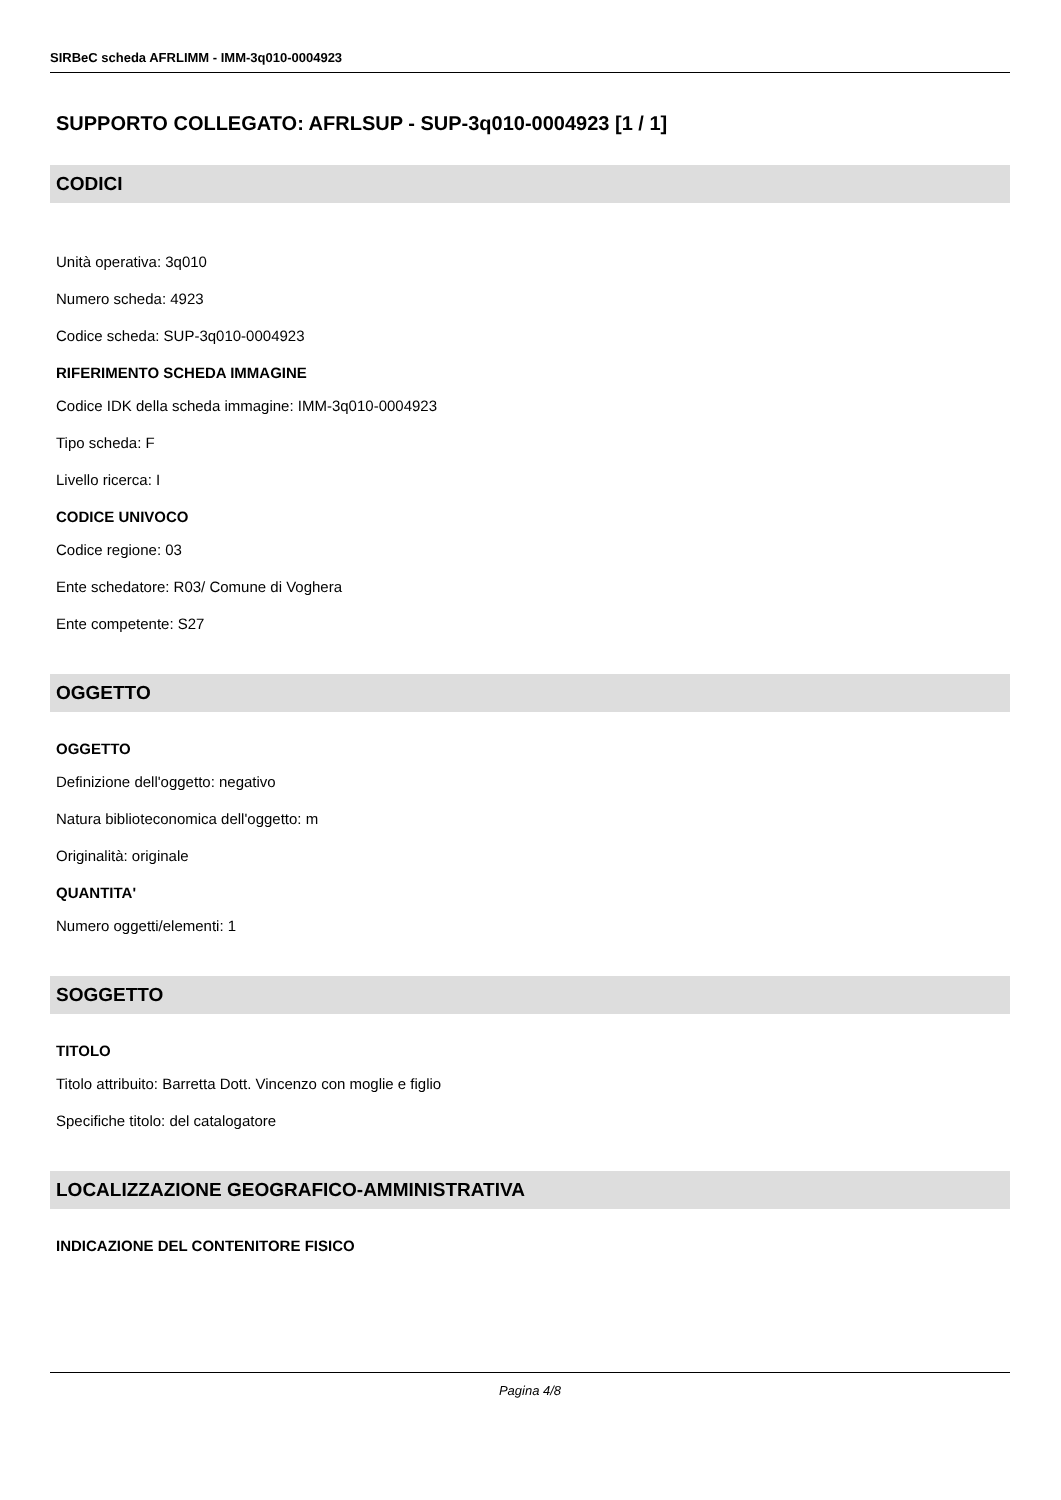SIRBeC scheda AFRLIMM - IMM-3q010-0004923
SUPPORTO COLLEGATO: AFRLSUP - SUP-3q010-0004923 [1 / 1]
CODICI
Unità operativa: 3q010
Numero scheda: 4923
Codice scheda: SUP-3q010-0004923
RIFERIMENTO SCHEDA IMMAGINE
Codice IDK della scheda immagine: IMM-3q010-0004923
Tipo scheda: F
Livello ricerca: I
CODICE UNIVOCO
Codice regione: 03
Ente schedatore: R03/ Comune di Voghera
Ente competente: S27
OGGETTO
OGGETTO
Definizione dell'oggetto: negativo
Natura biblioteconomica dell'oggetto: m
Originalità: originale
QUANTITA'
Numero oggetti/elementi: 1
SOGGETTO
TITOLO
Titolo attribuito: Barretta Dott. Vincenzo con moglie e figlio
Specifiche titolo: del catalogatore
LOCALIZZAZIONE GEOGRAFICO-AMMINISTRATIVA
INDICAZIONE DEL CONTENITORE FISICO
Pagina 4/8